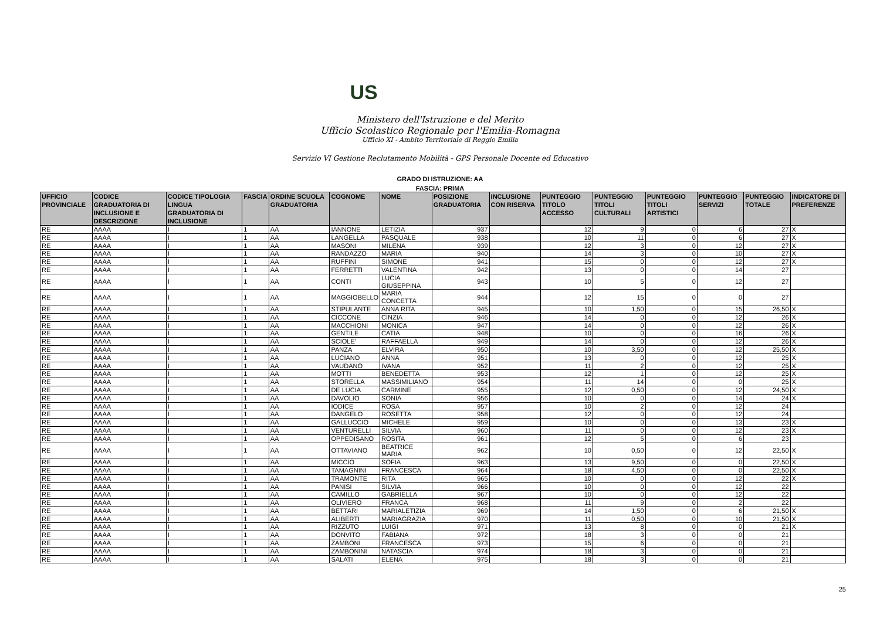US
Ministero dell'Istruzione e del Merito
Ufficio Scolastico Regionale per l'Emilia-Romagna
Ufficio XI - Ambito Territoriale di Reggio Emilia
Servizio VI Gestione Reclutamento Mobilità - GPS Personale Docente ed Educativo
GRADO DI ISTRUZIONE: AA
FASCIA: PRIMA
| UFFICIO PROVINCIALE | CODICE GRADUATORIA DI INCLUSIONE E DESCRIZIONE | CODICE TIPOLOGIA LINGUA GRADUATORIA DI INCLUSIONE | FASCIA | ORDINE SCUOLA GRADUATORIA | COGNOME | NOME | POSIZIONE GRADUATORIA | INCLUSIONE CON RISERVA | PUNTEGGIO TITOLO ACCESSO | PUNTEGGIO TITOLI CULTURALI | PUNTEGGIO TITOLI ARTISTICI | PUNTEGGIO SERVIZI | PUNTEGGIO TOTALE | INDICATORE DI PREFERENZE |
| --- | --- | --- | --- | --- | --- | --- | --- | --- | --- | --- | --- | --- | --- | --- |
| RE | AAAA | I | 1 | AA | IANNONE | LETIZIA | 937 | | 12 | 9 | 0 | 6 | 27 | X |
| RE | AAAA | I | 1 | AA | LANGELLA | PASQUALE | 938 | | 10 | 11 | 0 | 6 | 27 | X |
| RE | AAAA | I | 1 | AA | MASONI | MILENA | 939 | | 12 | 3 | 0 | 12 | 27 | X |
| RE | AAAA | I | 1 | AA | RANDAZZO | MARIA | 940 | | 14 | 3 | 0 | 10 | 27 | X |
| RE | AAAA | I | 1 | AA | RUFFINI | SIMONE | 941 | | 15 | 0 | 0 | 12 | 27 | X |
| RE | AAAA | I | 1 | AA | FERRETTI | VALENTINA | 942 | | 13 | 0 | 0 | 14 | 27 | |
| RE | AAAA | I | 1 | AA | CONTI | LUCIA GIUSEPPINA | 943 | | 10 | 5 | 0 | 12 | 27 | |
| RE | AAAA | I | 1 | AA | MAGGIOBELLO | MARIA CONCETTA | 944 | | 12 | 15 | 0 | 0 | 27 | |
| RE | AAAA | I | 1 | AA | STIPULANTE | ANNA RITA | 945 | | 10 | 1,50 | 0 | 15 | 26,50 | X |
| RE | AAAA | I | 1 | AA | CICCONE | CINZIA | 946 | | 14 | 0 | 0 | 12 | 26 | X |
| RE | AAAA | I | 1 | AA | MACCHIONI | MONICA | 947 | | 14 | 0 | 0 | 12 | 26 | X |
| RE | AAAA | I | 1 | AA | GENTILE | CATIA | 948 | | 10 | 0 | 0 | 16 | 26 | X |
| RE | AAAA | I | 1 | AA | SCIOLE' | RAFFAELLA | 949 | | 14 | 0 | 0 | 12 | 26 | X |
| RE | AAAA | I | 1 | AA | PANZA | ELVIRA | 950 | | 10 | 3,50 | 0 | 12 | 25,50 | X |
| RE | AAAA | I | 1 | AA | LUCIANO | ANNA | 951 | | 13 | 0 | 0 | 12 | 25 | X |
| RE | AAAA | I | 1 | AA | VAUDANO | IVANA | 952 | | 11 | 2 | 0 | 12 | 25 | X |
| RE | AAAA | I | 1 | AA | MOTTI | BENEDETTA | 953 | | 12 | 1 | 0 | 12 | 25 | X |
| RE | AAAA | I | 1 | AA | STORELLA | MASSIMILIANO | 954 | | 11 | 14 | 0 | 0 | 25 | X |
| RE | AAAA | I | 1 | AA | DE LUCIA | CARMINE | 955 | | 12 | 0,50 | 0 | 12 | 24,50 | X |
| RE | AAAA | I | 1 | AA | DAVOLIO | SONIA | 956 | | 10 | 0 | 0 | 14 | 24 | X |
| RE | AAAA | I | 1 | AA | IODICE | ROSA | 957 | | 10 | 2 | 0 | 12 | 24 | |
| RE | AAAA | I | 1 | AA | DANGELO | ROSETTA | 958 | | 12 | 0 | 0 | 12 | 24 | |
| RE | AAAA | I | 1 | AA | GALLUCCIO | MICHELE | 959 | | 10 | 0 | 0 | 13 | 23 | X |
| RE | AAAA | I | 1 | AA | VENTURELLI | SILVIA | 960 | | 11 | 0 | 0 | 12 | 23 | X |
| RE | AAAA | I | 1 | AA | OPPEDISANO | ROSITA | 961 | | 12 | 5 | 0 | 6 | 23 | |
| RE | AAAA | I | 1 | AA | OTTAVIANO | BEATRICE MARIA | 962 | | 10 | 0,50 | 0 | 12 | 22,50 | X |
| RE | AAAA | I | 1 | AA | MICCIO | SOFIA | 963 | | 13 | 9,50 | 0 | 0 | 22,50 | X |
| RE | AAAA | I | 1 | AA | TAMAGNINI | FRANCESCA | 964 | | 18 | 4,50 | 0 | 0 | 22,50 | X |
| RE | AAAA | I | 1 | AA | TRAMONTE | RITA | 965 | | 10 | 0 | 0 | 12 | 22 | X |
| RE | AAAA | I | 1 | AA | PANISI | SILVIA | 966 | | 10 | 0 | 0 | 12 | 22 | |
| RE | AAAA | I | 1 | AA | CAMILLO | GABRIELLA | 967 | | 10 | 0 | 0 | 12 | 22 | |
| RE | AAAA | I | 1 | AA | OLIVIERO | FRANCA | 968 | | 11 | 9 | 0 | 2 | 22 | |
| RE | AAAA | I | 1 | AA | BETTARI | MARIALETIZIA | 969 | | 14 | 1,50 | 0 | 6 | 21,50 | X |
| RE | AAAA | I | 1 | AA | ALIBERTI | MARIAGRAZIA | 970 | | 11 | 0,50 | 0 | 10 | 21,50 | X |
| RE | AAAA | I | 1 | AA | RIZZUTO | LUIGI | 971 | | 13 | 8 | 0 | 0 | 21 | X |
| RE | AAAA | I | 1 | AA | DONVITO | FABIANA | 972 | | 18 | 3 | 0 | 0 | 21 | |
| RE | AAAA | I | 1 | AA | ZAMBONI | FRANCESCA | 973 | | 15 | 6 | 0 | 0 | 21 | |
| RE | AAAA | I | 1 | AA | ZAMBONINI | NATASCIA | 974 | | 18 | 3 | 0 | 0 | 21 | |
| RE | AAAA | I | 1 | AA | SALATI | ELENA | 975 | | 18 | 3 | 0 | 0 | 21 | |
25